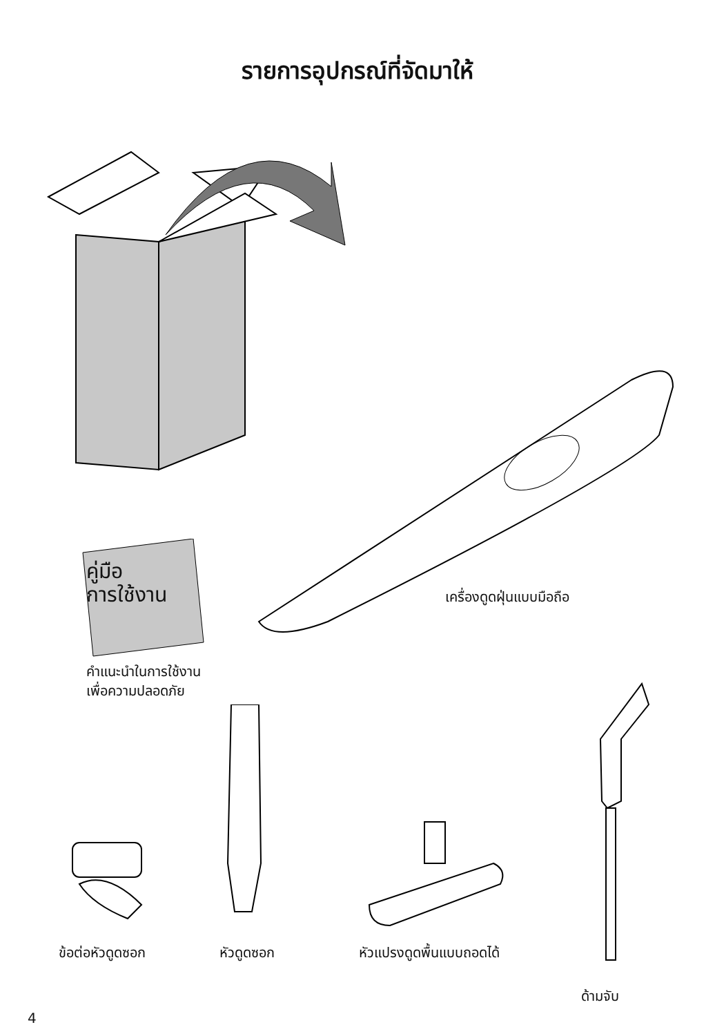รายการอุปกรณ์ที่จัดมาให้
คู่มือ
การใช้งาน
เครื่องดูดฝุ่นแบบมือถือ
คำแนะนำในการใช้งาน
เพื่อความปลอดภัย
ข้อต่อหัวดูดซอก หัวดูดซอก หัวแปรงดูดพื้นแบบถอดได้
ด้ามจับ
4